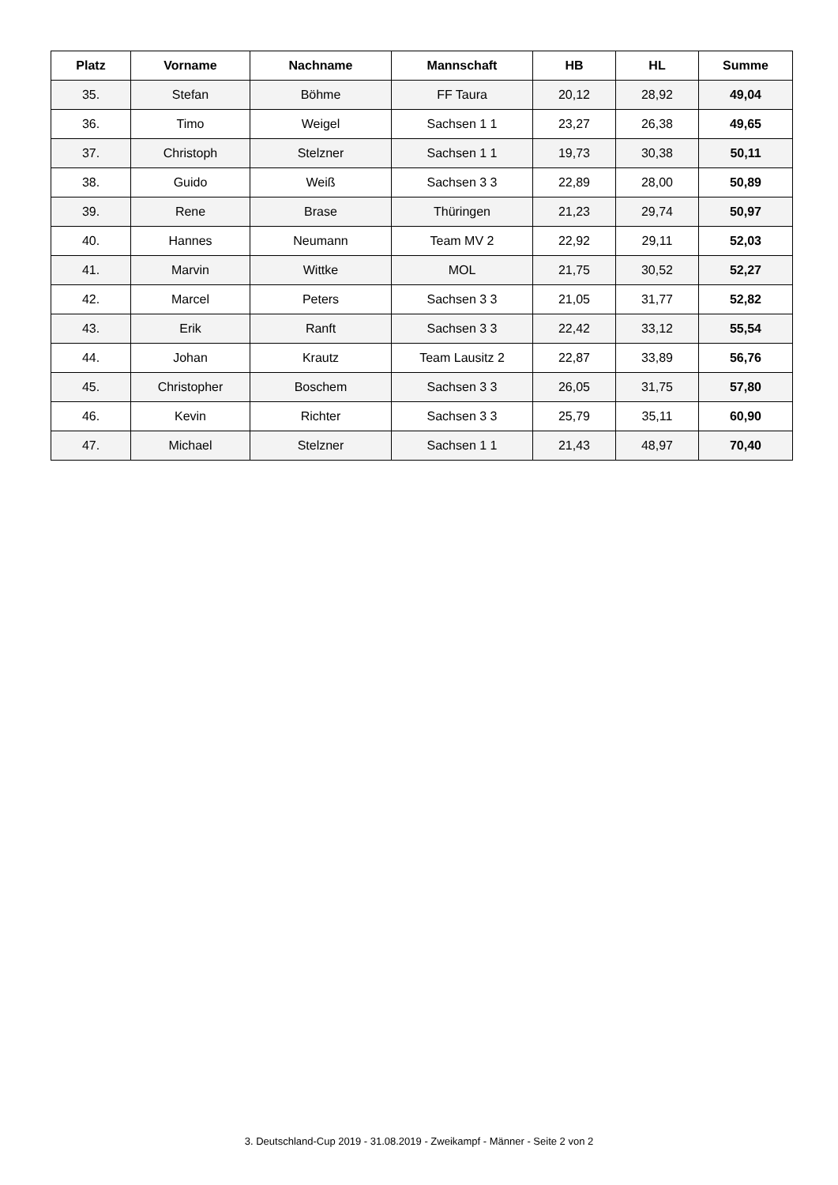| Platz | Vorname | Nachname | Mannschaft | HB | HL | Summe |
| --- | --- | --- | --- | --- | --- | --- |
| 35. | Stefan | Böhme | FF Taura | 20,12 | 28,92 | 49,04 |
| 36. | Timo | Weigel | Sachsen 1 1 | 23,27 | 26,38 | 49,65 |
| 37. | Christoph | Stelzner | Sachsen 1 1 | 19,73 | 30,38 | 50,11 |
| 38. | Guido | Weiß | Sachsen 3 3 | 22,89 | 28,00 | 50,89 |
| 39. | Rene | Brase | Thüringen | 21,23 | 29,74 | 50,97 |
| 40. | Hannes | Neumann | Team MV 2 | 22,92 | 29,11 | 52,03 |
| 41. | Marvin | Wittke | MOL | 21,75 | 30,52 | 52,27 |
| 42. | Marcel | Peters | Sachsen 3 3 | 21,05 | 31,77 | 52,82 |
| 43. | Erik | Ranft | Sachsen 3 3 | 22,42 | 33,12 | 55,54 |
| 44. | Johan | Krautz | Team Lausitz 2 | 22,87 | 33,89 | 56,76 |
| 45. | Christopher | Boschem | Sachsen 3 3 | 26,05 | 31,75 | 57,80 |
| 46. | Kevin | Richter | Sachsen 3 3 | 25,79 | 35,11 | 60,90 |
| 47. | Michael | Stelzner | Sachsen 1 1 | 21,43 | 48,97 | 70,40 |
3. Deutschland-Cup 2019 - 31.08.2019 - Zweikampf - Männer - Seite 2 von 2